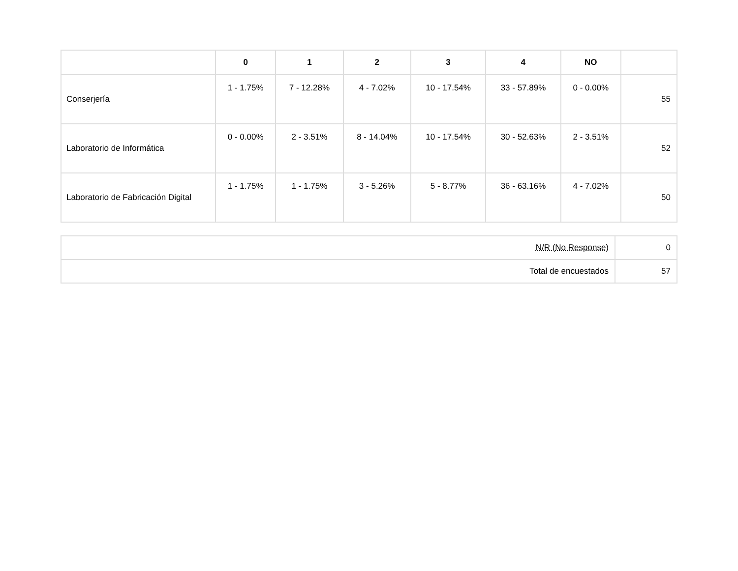| | 0 | 1 | 2 | 3 | 4 | NO | |
| --- | --- | --- | --- | --- | --- | --- | --- |
| Conserjería | 1 - 1.75% | 7 - 12.28% | 4 - 7.02% | 10 - 17.54% | 33 - 57.89% | 0 - 0.00% | 55 |
| Laboratorio de Informática | 0 - 0.00% | 2 - 3.51% | 8 - 14.04% | 10 - 17.54% | 30 - 52.63% | 2 - 3.51% | 52 |
| Laboratorio de Fabricación Digital | 1 - 1.75% | 1 - 1.75% | 3 - 5.26% | 5 - 8.77% | 36 - 63.16% | 4 - 7.02% | 50 |
| N/R (No Response) | 0 |
| Total de encuestados | 57 |